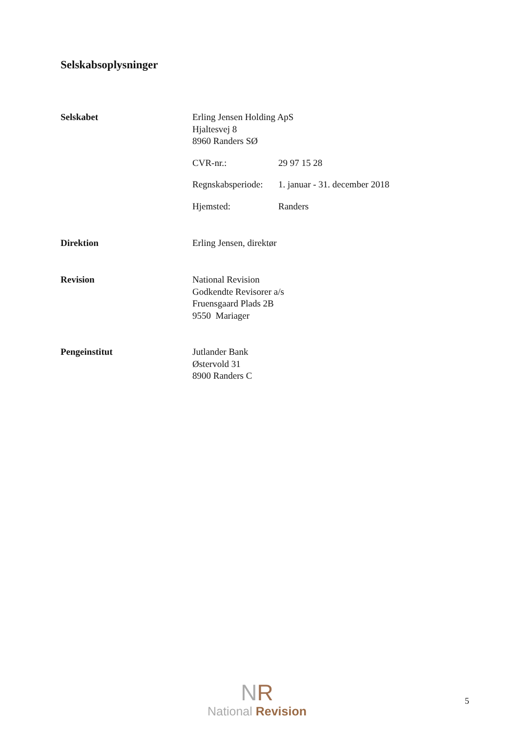Selskabsoplysninger
Selskabet Erling Jensen Holding ApS
Hjaltesvej 8
8960 Randers SØ
CVR-nr.: 29 97 15 28
Regnskabsperiode: 1. januar - 31. december 2018
Hjemsted: Randers
Direktion Erling Jensen, direktør
Revision National Revision
Godkendte Revisorer a/s
Fruensgaard Plads 2B
9550 Mariager
Pengeinstitut Jutlander Bank
Østervold 31
8900 Randers C
NR
National Revision
5